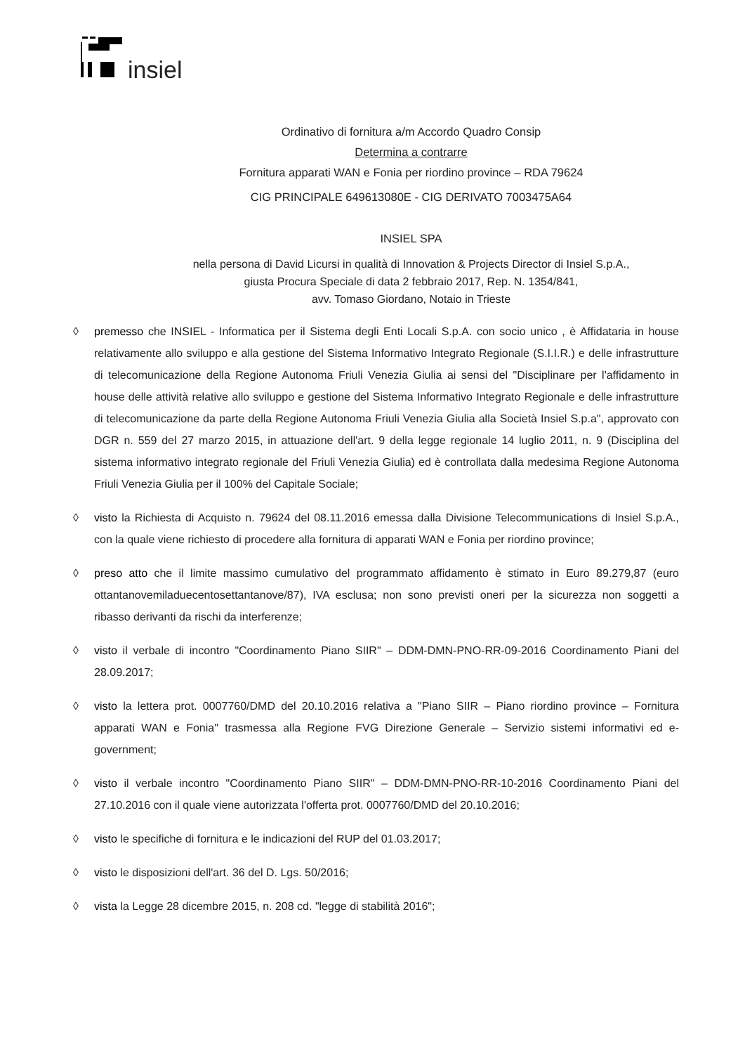insiel
Ordinativo di fornitura a/m Accordo Quadro Consip
Determina a contrarre
Fornitura apparati WAN e Fonia per riordino province – RDA 79624
CIG PRINCIPALE 649613080E - CIG DERIVATO 7003475A64
INSIEL SPA
nella persona di David Licursi in qualità di Innovation & Projects Director di Insiel S.p.A.,
giusta Procura Speciale di data 2 febbraio 2017, Rep. N. 1354/841,
avv. Tomaso Giordano, Notaio in Trieste
◊ premesso che INSIEL - Informatica per il Sistema degli Enti Locali S.p.A. con socio unico , è Affidataria in house relativamente allo sviluppo e alla gestione del Sistema Informativo Integrato Regionale (S.I.I.R.) e delle infrastrutture di telecomunicazione della Regione Autonoma Friuli Venezia Giulia ai sensi del "Disciplinare per l'affidamento in house delle attività relative allo sviluppo e gestione del Sistema Informativo Integrato Regionale e delle infrastrutture di telecomunicazione da parte della Regione Autonoma Friuli Venezia Giulia alla Società Insiel S.p.a", approvato con DGR n. 559 del 27 marzo 2015, in attuazione dell'art. 9 della legge regionale 14 luglio 2011, n. 9 (Disciplina del sistema informativo integrato regionale del Friuli Venezia Giulia) ed è controllata dalla medesima Regione Autonoma Friuli Venezia Giulia per il 100% del Capitale Sociale;
◊ visto la Richiesta di Acquisto n. 79624 del 08.11.2016 emessa dalla Divisione Telecommunications di Insiel S.p.A., con la quale viene richiesto di procedere alla fornitura di apparati WAN e Fonia per riordino province;
◊ preso atto che il limite massimo cumulativo del programmato affidamento è stimato in Euro 89.279,87 (euro ottantanovemiladuecentosettantanove/87), IVA esclusa; non sono previsti oneri per la sicurezza non soggetti a ribasso derivanti da rischi da interferenze;
◊ visto il verbale di incontro "Coordinamento Piano SIIR" – DDM-DMN-PNO-RR-09-2016 Coordinamento Piani del 28.09.2017;
◊ visto la lettera prot. 0007760/DMD del 20.10.2016 relativa a "Piano SIIR – Piano riordino province – Fornitura apparati WAN e Fonia" trasmessa alla Regione FVG Direzione Generale – Servizio sistemi informativi ed e-government;
◊ visto il verbale incontro "Coordinamento Piano SIIR" – DDM-DMN-PNO-RR-10-2016 Coordinamento Piani del 27.10.2016 con il quale viene autorizzata l'offerta prot. 0007760/DMD del 20.10.2016;
◊ visto le specifiche di fornitura e le indicazioni del RUP del 01.03.2017;
◊ visto le disposizioni dell'art. 36 del D. Lgs. 50/2016;
◊ vista la Legge 28 dicembre 2015, n. 208 cd. "legge di stabilità 2016";